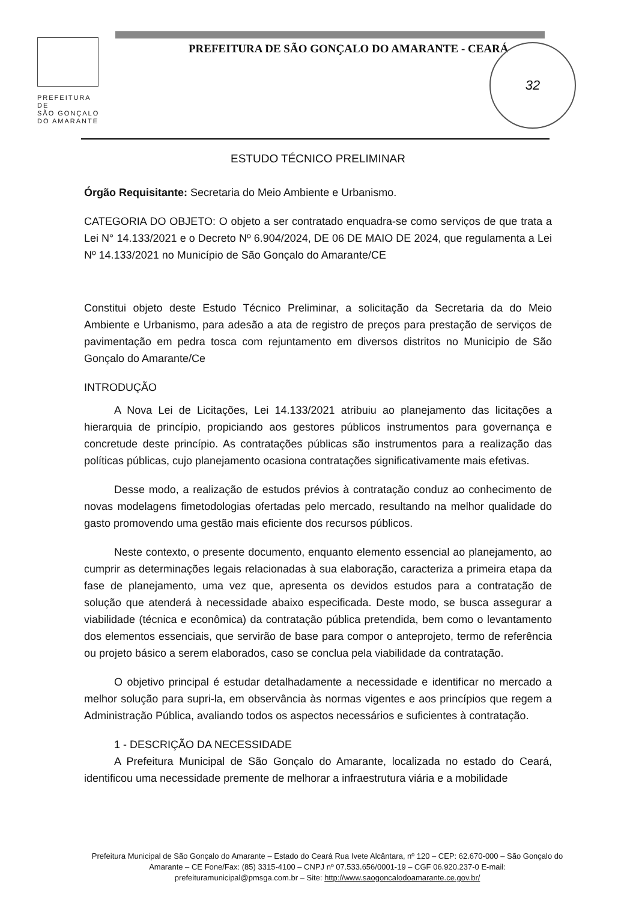PREFEITURA DE
SÃO GONÇALO
DO AMARANTE
PREFEITURA DE SÃO GONÇALO DO AMARANTE - CEARÁ
32
ESTUDO TÉCNICO PRELIMINAR
Órgão Requisitante: Secretaria do Meio Ambiente e Urbanismo.
CATEGORIA DO OBJETO: O objeto a ser contratado enquadra-se como serviços de que trata a Lei N° 14.133/2021 e o Decreto Nº 6.904/2024, DE 06 DE MAIO DE 2024, que regulamenta a Lei Nº 14.133/2021 no Município de São Gonçalo do Amarante/CE
Constitui objeto deste Estudo Técnico Preliminar, a solicitação da Secretaria da do Meio Ambiente e Urbanismo, para adesão a ata de registro de preços para prestação de serviços de pavimentação em pedra tosca com rejuntamento em diversos distritos no Municipio de São Gonçalo do Amarante/Ce
INTRODUÇÃO
A Nova Lei de Licitações, Lei 14.133/2021 atribuiu ao planejamento das licitações a hierarquia de princípio, propiciando aos gestores públicos instrumentos para governança e concretude deste princípio. As contratações públicas são instrumentos para a realização das políticas públicas, cujo planejamento ocasiona contratações significativamente mais efetivas.
Desse modo, a realização de estudos prévios à contratação conduz ao conhecimento de novas modelagens fimetodologias ofertadas pelo mercado, resultando na melhor qualidade do gasto promovendo uma gestão mais eficiente dos recursos públicos.
Neste contexto, o presente documento, enquanto elemento essencial ao planejamento, ao cumprir as determinações legais relacionadas à sua elaboração, caracteriza a primeira etapa da fase de planejamento, uma vez que, apresenta os devidos estudos para a contratação de solução que atenderá à necessidade abaixo especificada. Deste modo, se busca assegurar a viabilidade (técnica e econômica) da contratação pública pretendida, bem como o levantamento dos elementos essenciais, que servirão de base para compor o anteprojeto, termo de referência ou projeto básico a serem elaborados, caso se conclua pela viabilidade da contratação.
O objetivo principal é estudar detalhadamente a necessidade e identificar no mercado a melhor solução para supri-la, em observância às normas vigentes e aos princípios que regem a Administração Pública, avaliando todos os aspectos necessários e suficientes à contratação.
1 - DESCRIÇÃO DA NECESSIDADE
A Prefeitura Municipal de São Gonçalo do Amarante, localizada no estado do Ceará, identificou uma necessidade premente de melhorar a infraestrutura viária e a mobilidade
Prefeitura Municipal de São Gonçalo do Amarante – Estado do Ceará Rua Ivete Alcântara, nº 120 – CEP: 62.670-000 – São Gonçalo do Amarante – CE Fone/Fax: (85) 3315-4100 – CNPJ nº 07.533.656/0001-19 – CGF 06.920.237-0 E-mail: prefeituramunicipal@pmsga.com.br – Site: http://www.saogoncalodoamarante.ce.gov.br/